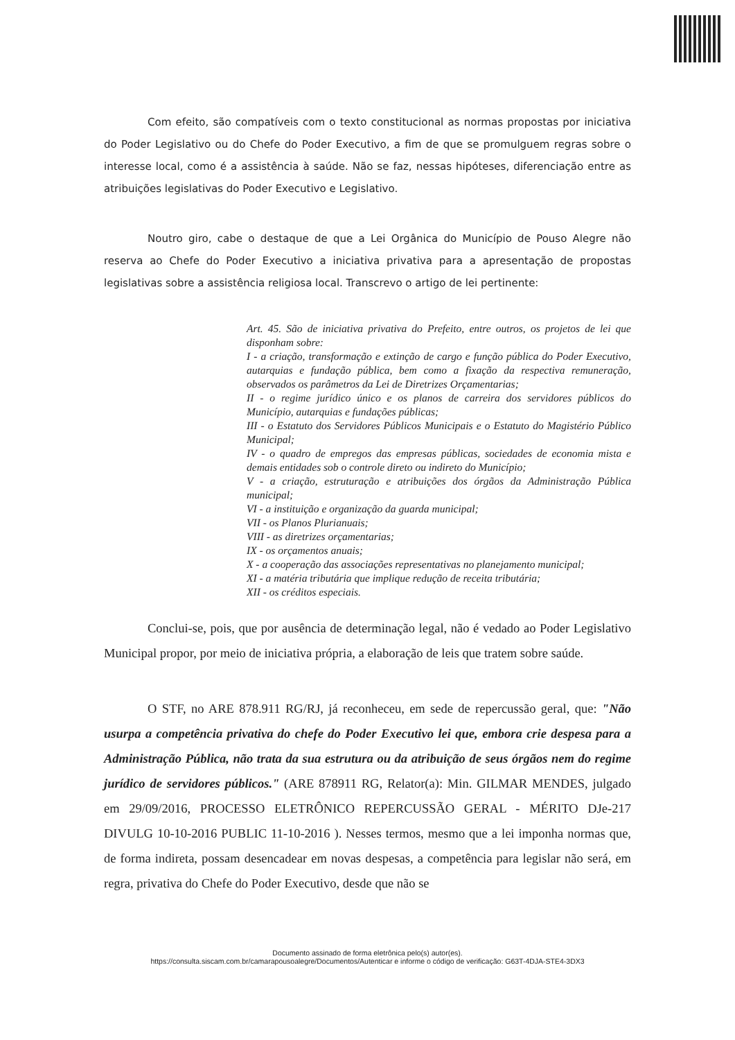Com efeito, são compatíveis com o texto constitucional as normas propostas por iniciativa do Poder Legislativo ou do Chefe do Poder Executivo, a fim de que se promulguem regras sobre o interesse local, como é a assistência à saúde. Não se faz, nessas hipóteses, diferenciação entre as atribuições legislativas do Poder Executivo e Legislativo.
Noutro giro, cabe o destaque de que a Lei Orgânica do Município de Pouso Alegre não reserva ao Chefe do Poder Executivo a iniciativa privativa para a apresentação de propostas legislativas sobre a assistência religiosa local. Transcrevo o artigo de lei pertinente:
Art. 45. São de iniciativa privativa do Prefeito, entre outros, os projetos de lei que disponham sobre:
I - a criação, transformação e extinção de cargo e função pública do Poder Executivo, autarquias e fundação pública, bem como a fixação da respectiva remuneração, observados os parâmetros da Lei de Diretrizes Orçamentarias;
II - o regime jurídico único e os planos de carreira dos servidores públicos do Município, autarquias e fundações públicas;
III - o Estatuto dos Servidores Públicos Municipais e o Estatuto do Magistério Público Municipal;
IV - o quadro de empregos das empresas públicas, sociedades de economia mista e demais entidades sob o controle direto ou indireto do Município;
V - a criação, estruturação e atribuições dos órgãos da Administração Pública municipal;
VI - a instituição e organização da guarda municipal;
VII - os Planos Plurianuais;
VIII - as diretrizes orçamentarias;
IX - os orçamentos anuais;
X - a cooperação das associações representativas no planejamento municipal;
XI - a matéria tributária que implique redução de receita tributária;
XII - os créditos especiais.
Conclui-se, pois, que por ausência de determinação legal, não é vedado ao Poder Legislativo Municipal propor, por meio de iniciativa própria, a elaboração de leis que tratem sobre saúde.
O STF, no ARE 878.911 RG/RJ, já reconheceu, em sede de repercussão geral, que: "Não usurpa a competência privativa do chefe do Poder Executivo lei que, embora crie despesa para a Administração Pública, não trata da sua estrutura ou da atribuição de seus órgãos nem do regime jurídico de servidores públicos." (ARE 878911 RG, Relator(a): Min. GILMAR MENDES, julgado em 29/09/2016, PROCESSO ELETRÔNICO REPERCUSSÃO GERAL - MÉRITO DJe-217 DIVULG 10-10-2016 PUBLIC 11-10-2016 ). Nesses termos, mesmo que a lei imponha normas que, de forma indireta, possam desencadear em novas despesas, a competência para legislar não será, em regra, privativa do Chefe do Poder Executivo, desde que não se
Documento assinado de forma eletrônica pelo(s) autor(es).
https://consulta.siscam.com.br/camarapousoalegre/Documentos/Autenticar e informe o código de verificação: G63T-4DJA-STE4-3DX3